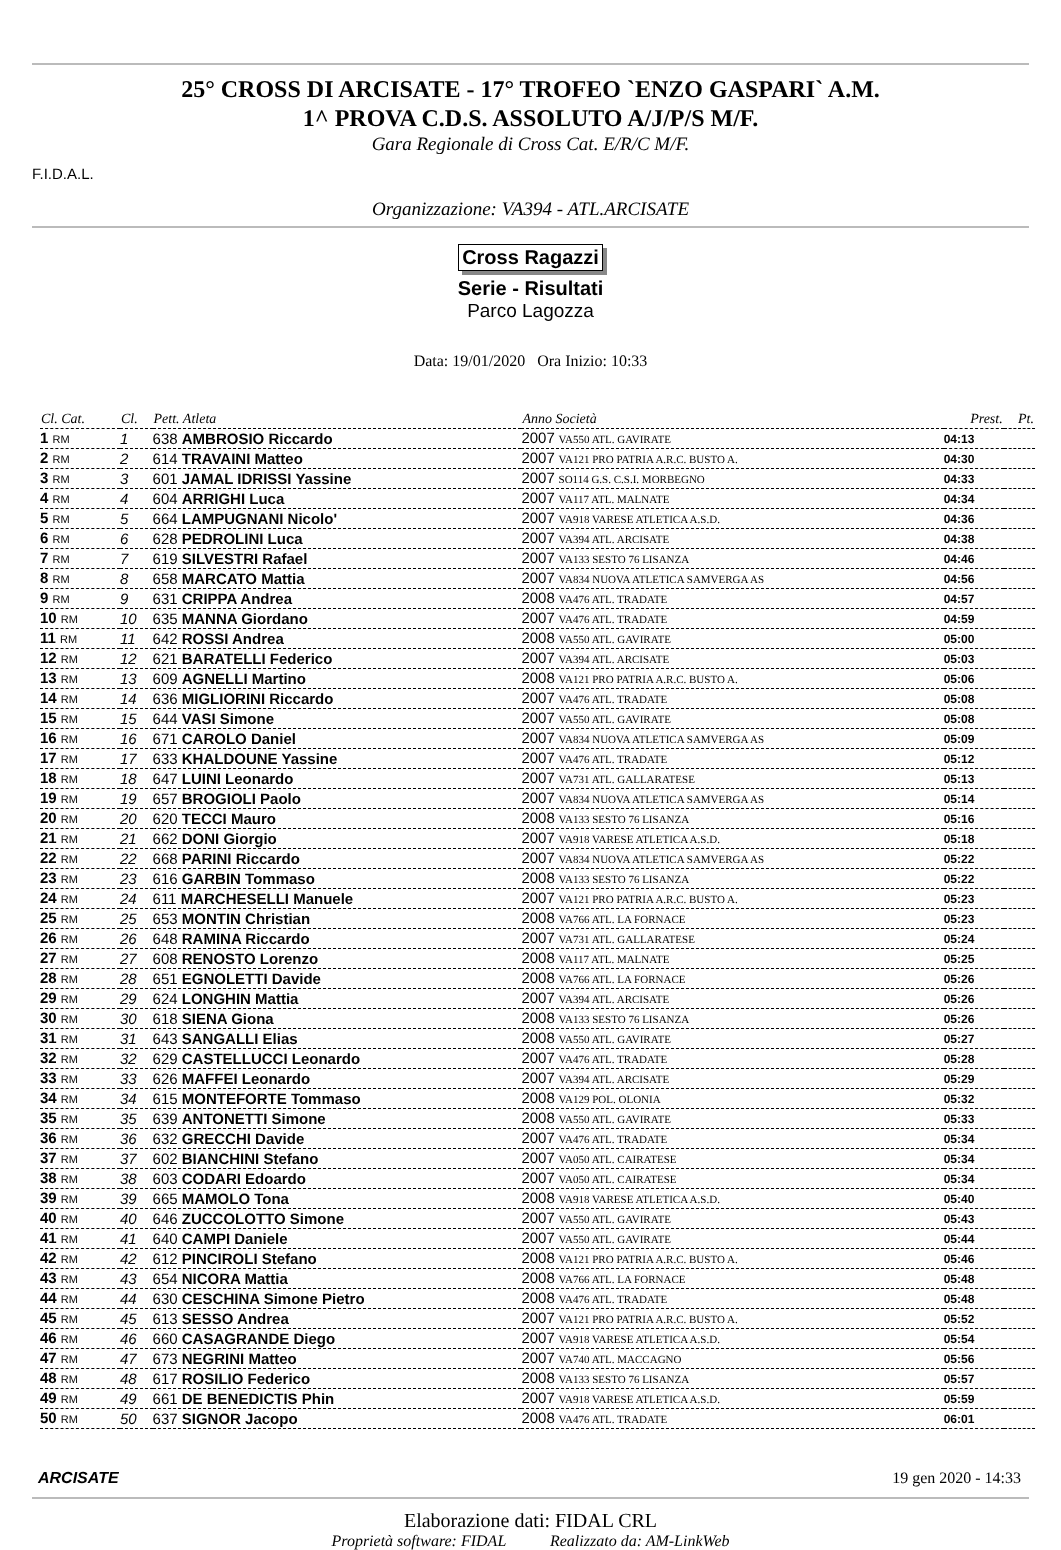F.I.D.A.L.
25° CROSS DI ARCISATE - 17° TROFEO `ENZO GASPARI` A.M.
1^ PROVA C.D.S. ASSOLUTO A/J/P/S M/F.
Gara Regionale di Cross Cat. E/R/C M/F.
Organizzazione: VA394 - ATL.ARCISATE
Cross Ragazzi
Serie - Risultati
Parco Lagozza
Data: 19/01/2020 Ora Inizio: 10:33
| Cl. Cat. | Cl. | Pett. Atleta | Anno Società | Prest. | Pt. |
| --- | --- | --- | --- | --- | --- |
| 1 RM | 1 | 638 AMBROSIO Riccardo | 2007 VA550 ATL. GAVIRATE | 04:13 | |
| 2 RM | 2 | 614 TRAVAINI Matteo | 2007 VA121 PRO PATRIA A.R.C. BUSTO A. | 04:30 | |
| 3 RM | 3 | 601 JAMAL IDRISSI Yassine | 2007 SO114 G.S. C.S.I. MORBEGNO | 04:33 | |
| 4 RM | 4 | 604 ARRIGHI Luca | 2007 VA117 ATL. MALNATE | 04:34 | |
| 5 RM | 5 | 664 LAMPUGNANI Nicolo' | 2007 VA918 VARESE ATLETICA A.S.D. | 04:36 | |
| 6 RM | 6 | 628 PEDROLINI Luca | 2007 VA394 ATL. ARCISATE | 04:38 | |
| 7 RM | 7 | 619 SILVESTRI Rafael | 2007 VA133 SESTO 76 LISANZA | 04:46 | |
| 8 RM | 8 | 658 MARCATO Mattia | 2007 VA834 NUOVA ATLETICA SAMVERGA AS | 04:56 | |
| 9 RM | 9 | 631 CRIPPA Andrea | 2008 VA476 ATL. TRADATE | 04:57 | |
| 10 RM | 10 | 635 MANNA Giordano | 2007 VA476 ATL. TRADATE | 04:59 | |
| 11 RM | 11 | 642 ROSSI Andrea | 2008 VA550 ATL. GAVIRATE | 05:00 | |
| 12 RM | 12 | 621 BARATELLI Federico | 2007 VA394 ATL. ARCISATE | 05:03 | |
| 13 RM | 13 | 609 AGNELLI Martino | 2008 VA121 PRO PATRIA A.R.C. BUSTO A. | 05:06 | |
| 14 RM | 14 | 636 MIGLIORINI Riccardo | 2007 VA476 ATL. TRADATE | 05:08 | |
| 15 RM | 15 | 644 VASI Simone | 2007 VA550 ATL. GAVIRATE | 05:08 | |
| 16 RM | 16 | 671 CAROLO Daniel | 2007 VA834 NUOVA ATLETICA SAMVERGA AS | 05:09 | |
| 17 RM | 17 | 633 KHALDOUNE Yassine | 2007 VA476 ATL. TRADATE | 05:12 | |
| 18 RM | 18 | 647 LUINI Leonardo | 2007 VA731 ATL. GALLARATESE | 05:13 | |
| 19 RM | 19 | 657 BROGIOLI Paolo | 2007 VA834 NUOVA ATLETICA SAMVERGA AS | 05:14 | |
| 20 RM | 20 | 620 TECCI Mauro | 2008 VA133 SESTO 76 LISANZA | 05:16 | |
| 21 RM | 21 | 662 DONI Giorgio | 2007 VA918 VARESE ATLETICA A.S.D. | 05:18 | |
| 22 RM | 22 | 668 PARINI Riccardo | 2007 VA834 NUOVA ATLETICA SAMVERGA AS | 05:22 | |
| 23 RM | 23 | 616 GARBIN Tommaso | 2008 VA133 SESTO 76 LISANZA | 05:22 | |
| 24 RM | 24 | 611 MARCHESELLI Manuele | 2007 VA121 PRO PATRIA A.R.C. BUSTO A. | 05:23 | |
| 25 RM | 25 | 653 MONTIN Christian | 2008 VA766 ATL. LA FORNACE | 05:23 | |
| 26 RM | 26 | 648 RAMINA Riccardo | 2007 VA731 ATL. GALLARATESE | 05:24 | |
| 27 RM | 27 | 608 RENOSTO Lorenzo | 2008 VA117 ATL. MALNATE | 05:25 | |
| 28 RM | 28 | 651 EGNOLETTI Davide | 2008 VA766 ATL. LA FORNACE | 05:26 | |
| 29 RM | 29 | 624 LONGHIN Mattia | 2007 VA394 ATL. ARCISATE | 05:26 | |
| 30 RM | 30 | 618 SIENA Giona | 2008 VA133 SESTO 76 LISANZA | 05:26 | |
| 31 RM | 31 | 643 SANGALLI Elias | 2008 VA550 ATL. GAVIRATE | 05:27 | |
| 32 RM | 32 | 629 CASTELLUCCI Leonardo | 2007 VA476 ATL. TRADATE | 05:28 | |
| 33 RM | 33 | 626 MAFFEI Leonardo | 2007 VA394 ATL. ARCISATE | 05:29 | |
| 34 RM | 34 | 615 MONTEFORTE Tommaso | 2008 VA129 POL. OLONIA | 05:32 | |
| 35 RM | 35 | 639 ANTONETTI Simone | 2008 VA550 ATL. GAVIRATE | 05:33 | |
| 36 RM | 36 | 632 GRECCHI Davide | 2007 VA476 ATL. TRADATE | 05:34 | |
| 37 RM | 37 | 602 BIANCHINI Stefano | 2007 VA050 ATL. CAIRATESE | 05:34 | |
| 38 RM | 38 | 603 CODARI Edoardo | 2007 VA050 ATL. CAIRATESE | 05:34 | |
| 39 RM | 39 | 665 MAMOLO Tona | 2008 VA918 VARESE ATLETICA A.S.D. | 05:40 | |
| 40 RM | 40 | 646 ZUCCOLOTTO Simone | 2007 VA550 ATL. GAVIRATE | 05:43 | |
| 41 RM | 41 | 640 CAMPI Daniele | 2007 VA550 ATL. GAVIRATE | 05:44 | |
| 42 RM | 42 | 612 PINCIROLI Stefano | 2008 VA121 PRO PATRIA A.R.C. BUSTO A. | 05:46 | |
| 43 RM | 43 | 654 NICORA Mattia | 2008 VA766 ATL. LA FORNACE | 05:48 | |
| 44 RM | 44 | 630 CESCHINA Simone Pietro | 2008 VA476 ATL. TRADATE | 05:48 | |
| 45 RM | 45 | 613 SESSO Andrea | 2007 VA121 PRO PATRIA A.R.C. BUSTO A. | 05:52 | |
| 46 RM | 46 | 660 CASAGRANDE Diego | 2007 VA918 VARESE ATLETICA A.S.D. | 05:54 | |
| 47 RM | 47 | 673 NEGRINI Matteo | 2007 VA740 ATL. MACCAGNO | 05:56 | |
| 48 RM | 48 | 617 ROSILIO Federico | 2008 VA133 SESTO 76 LISANZA | 05:57 | |
| 49 RM | 49 | 661 DE BENEDICTIS Phin | 2007 VA918 VARESE ATLETICA A.S.D. | 05:59 | |
| 50 RM | 50 | 637 SIGNOR Jacopo | 2008 VA476 ATL. TRADATE | 06:01 | |
ARCISATE 19 gen 2020 - 14:33
Elaborazione dati: FIDAL CRL
Proprietà software: FIDAL Realizzato da: AM-LinkWeb